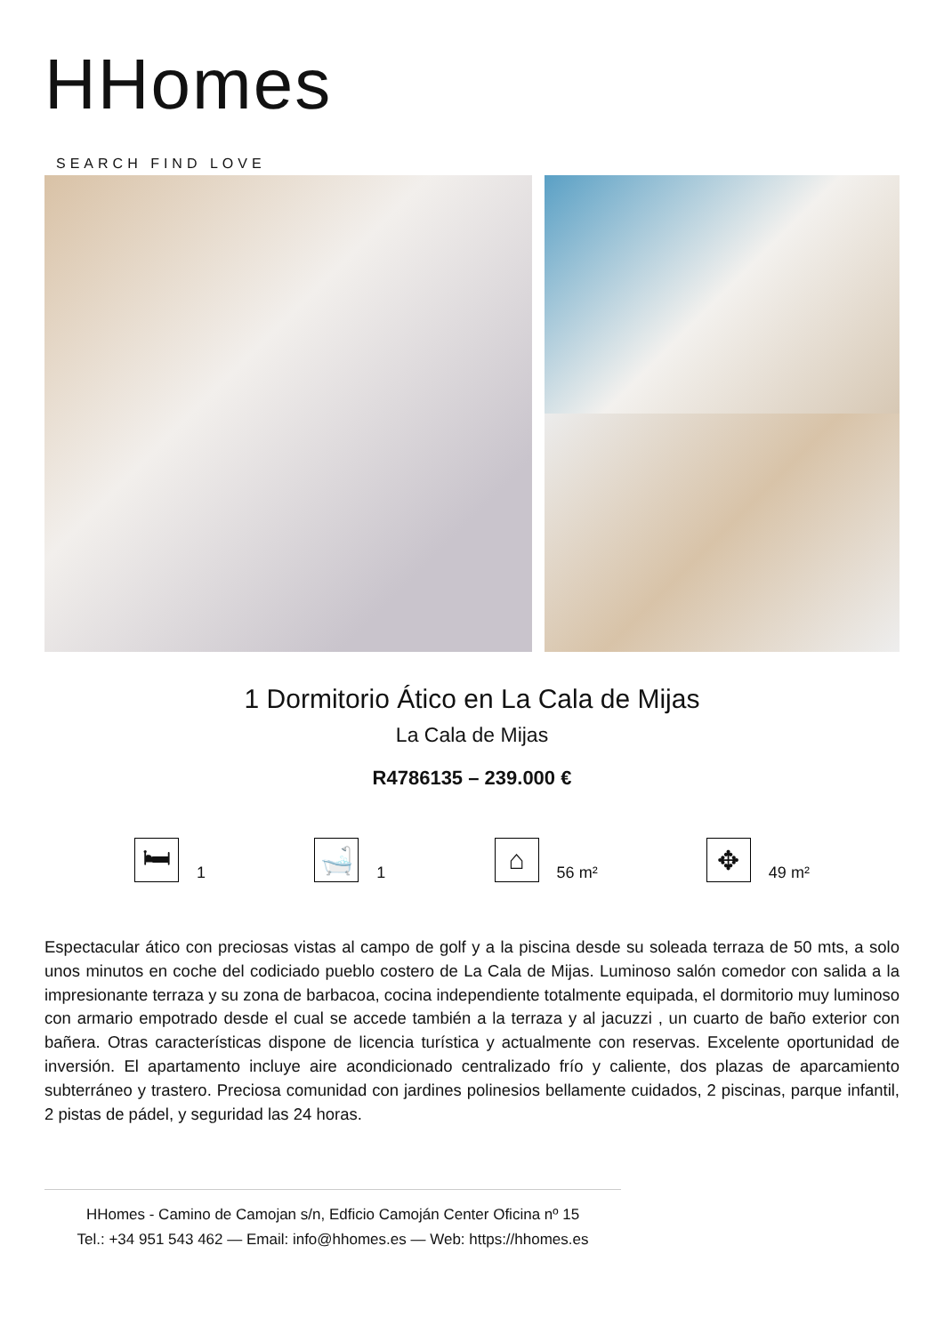HHomes
SEARCH FIND LOVE
1 Dormitorio Ático en La Cala de Mijas
La Cala de Mijas
R4786135 – 239.000 €
🛏
1
🛁
1
⌂
56 m²
✥
49 m²
Espectacular ático con preciosas vistas al campo de golf y a la piscina desde su soleada terraza de 50 mts, a solo unos minutos en coche del codiciado pueblo costero de La Cala de Mijas. Luminoso salón comedor con salida a la impresionante terraza y su zona de barbacoa, cocina independiente totalmente equipada, el dormitorio muy luminoso con armario empotrado desde el cual se accede también a la terraza y al jacuzzi , un cuarto de baño exterior con bañera. Otras características dispone de licencia turística y actualmente con reservas. Excelente oportunidad de inversión. El apartamento incluye aire acondicionado centralizado frío y caliente, dos plazas de aparcamiento subterráneo y trastero. Preciosa comunidad con jardines polinesios bellamente cuidados, 2 piscinas, parque infantil, 2 pistas de pádel, y seguridad las 24 horas.
HHomes - Camino de Camojan s/n, Edficio Camoján Center Oficina nº 15
Tel.: +34 951 543 462 — Email: info@hhomes.es — Web: https://hhomes.es